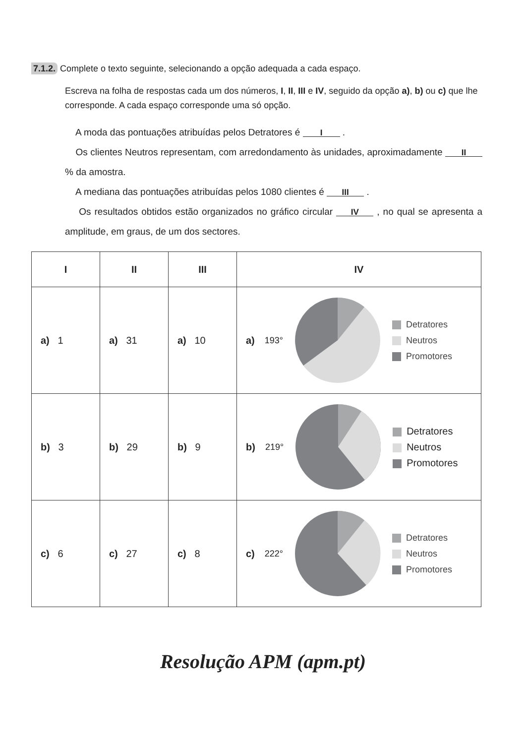7.1.2. Complete o texto seguinte, selecionando a opção adequada a cada espaço.
Escreva na folha de respostas cada um dos números, I, II, III e IV, seguido da opção a), b) ou c) que lhe corresponde. A cada espaço corresponde uma só opção.
A moda das pontuações atribuídas pelos Detratores é I .
Os clientes Neutros representam, com arredondamento às unidades, aproximadamente II % da amostra.
A mediana das pontuações atribuídas pelos 1080 clientes é III .
Os resultados obtidos estão organizados no gráfico circular IV , no qual se apresenta a amplitude, em graus, de um dos sectores.
| I | II | III | IV |
| --- | --- | --- | --- |
| a) 1 | a) 31 | a) 10 | a) 193° Detratores Neutros Promotores |
| b) 3 | b) 29 | b) 9 | b) 219° Detratores Neutros Promotores |
| c) 6 | c) 27 | c) 8 | c) 222° Detratores Neutros Promotores |
Resolução APM (apm.pt)